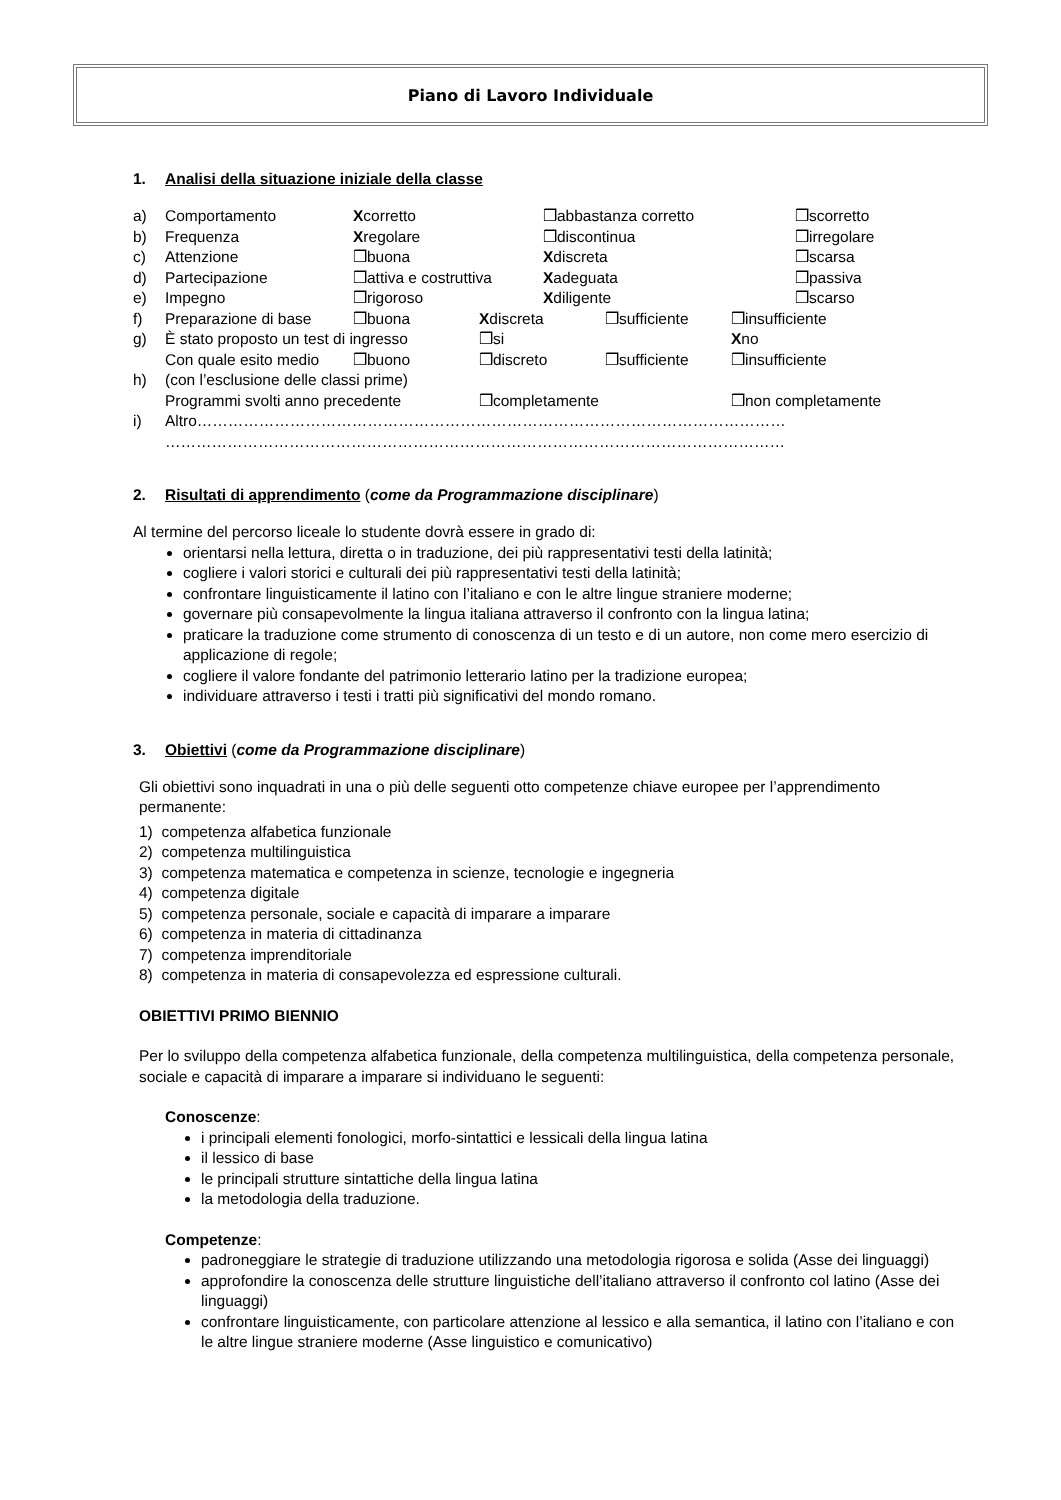Piano di Lavoro Individuale
1. Analisi della situazione iniziale della classe
a) Comportamento Xcorretto ❒abbastanza corretto ❒scorretto
b) Frequenza Xregolare ❒discontinua ❒irregolare
c) Attenzione ❒buona Xdiscreta ❒scarsa
d) Partecipazione ❒attiva e costruttiva Xadeguata ❒passiva
e) Impegno ❒rigoroso Xdiligente ❒scarso
f) Preparazione di base ❒buona Xdiscreta ❒sufficiente ❒insufficiente
g) È stato proposto un test di ingresso ❒si Xno
Con quale esito medio ❒buono ❒discreto ❒sufficiente ❒insufficiente
h) (con l’esclusione delle classi prime)
Programmi svolti anno precedente ❒completamente ❒non completamente
i) Altro……………………………………………………………………………………………………
…………………………………………………………………………………………………………
2. Risultati di apprendimento (come da Programmazione disciplinare)
Al termine del percorso liceale lo studente dovrà essere in grado di:
orientarsi nella lettura, diretta o in traduzione, dei più rappresentativi testi della latinità;
cogliere i valori storici e culturali dei più rappresentativi testi della latinità;
confrontare linguisticamente il latino con l’italiano e con le altre lingue straniere moderne;
governare più consapevolmente la lingua italiana attraverso il confronto con la lingua latina;
praticare la traduzione come strumento di conoscenza di un testo e di un autore, non come mero esercizio di applicazione di regole;
cogliere il valore fondante del patrimonio letterario latino per la tradizione europea;
individuare attraverso i testi i tratti più significativi del mondo romano.
3. Obiettivi (come da Programmazione disciplinare)
Gli obiettivi sono inquadrati in una o più delle seguenti otto competenze chiave europee per l’apprendimento permanente:
1) competenza alfabetica funzionale
2) competenza multilinguistica
3) competenza matematica e competenza in scienze, tecnologie e ingegneria
4) competenza digitale
5) competenza personale, sociale e capacità di imparare a imparare
6) competenza in materia di cittadinanza
7) competenza imprenditoriale
8) competenza in materia di consapevolezza ed espressione culturali.
OBIETTIVI PRIMO BIENNIO
Per lo sviluppo della competenza alfabetica funzionale, della competenza multilinguistica, della competenza personale, sociale e capacità di imparare a imparare si individuano le seguenti:
Conoscenze:
i principali elementi fonologici, morfo-sintattici e lessicali della lingua latina
il lessico di base
le principali strutture sintattiche della lingua latina
la metodologia della traduzione.
Competenze:
padroneggiare le strategie di traduzione utilizzando una metodologia rigorosa e solida (Asse dei linguaggi)
approfondire la conoscenza delle strutture linguistiche dell’italiano attraverso il confronto col latino (Asse dei linguaggi)
confrontare linguisticamente, con particolare attenzione al lessico e alla semantica, il latino con l’italiano e con le altre lingue straniere moderne (Asse linguistico e comunicativo)